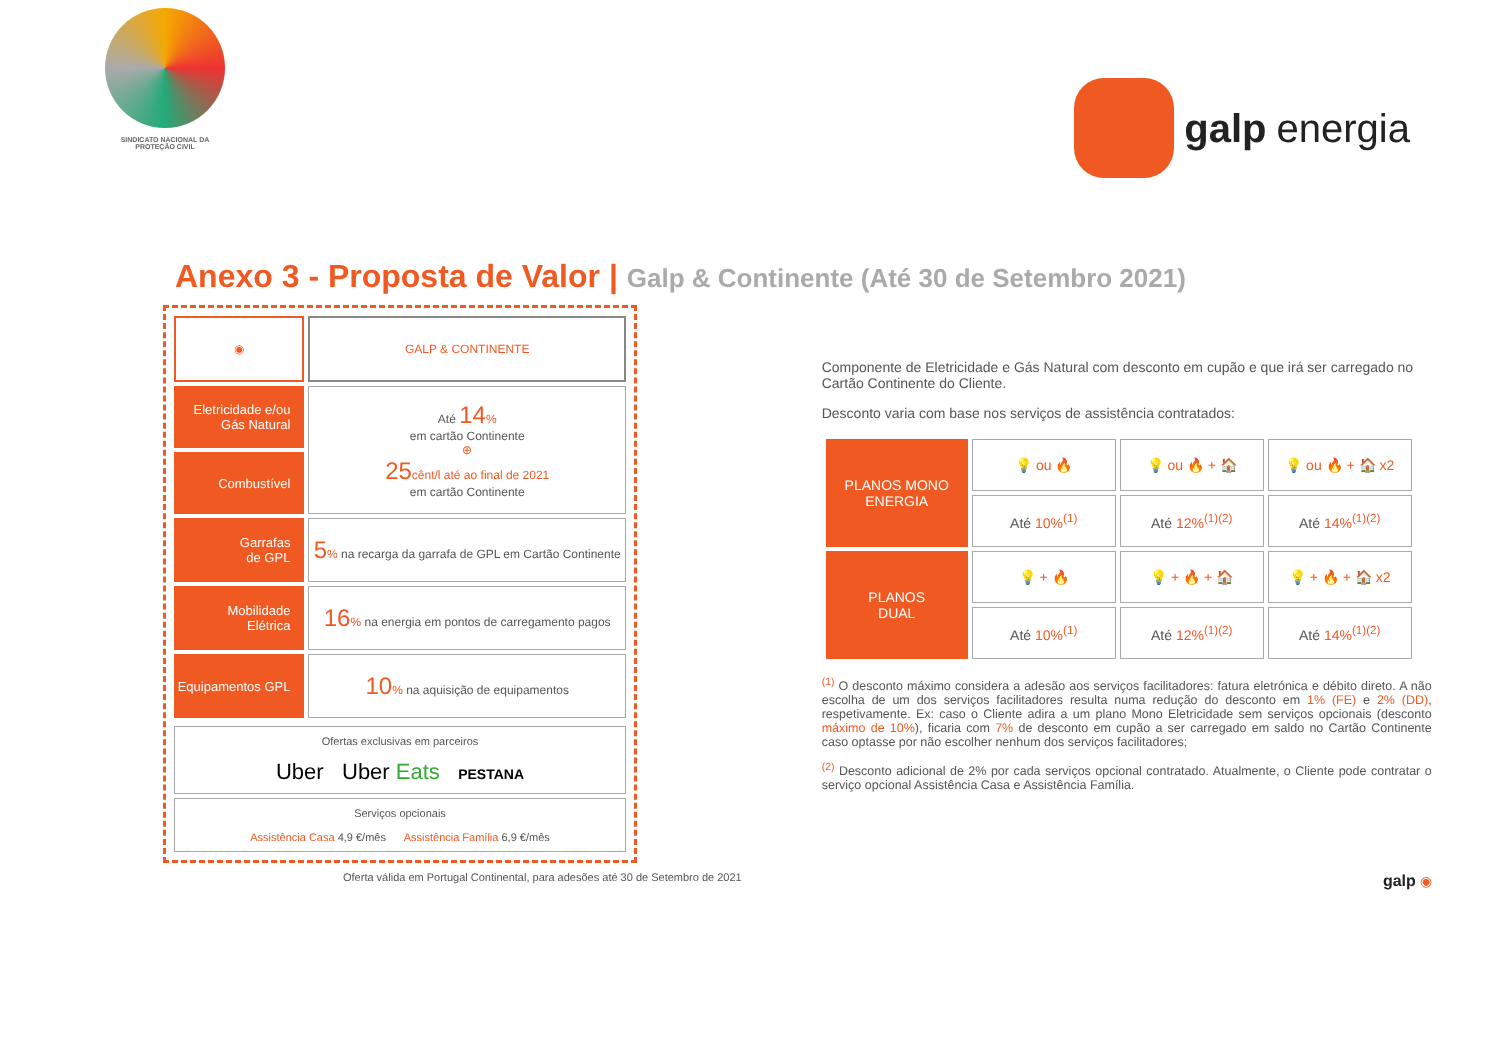SINDICATO NACIONAL DA
PROTEÇÃO CIVIL
galp energia
Anexo 3 - Proposta de Valor | Galp & Continente (Até 30 de Setembro 2021)
| ◉ | GALP & CONTINENTE |
| Eletricidade e/ou Gás Natural | Até 14 % em cartão Continente ⊕ 25 cênt/l até ao final de 2021 em cartão Continente |
| Combustível | |
| Garrafas de GPL | 5 % na recarga da garrafa de GPL em Cartão Continente |
| Mobilidade Elétrica | 16 % na energia em pontos de carregamento pagos |
| Equipamentos GPL | 10 % na aquisição de equipamentos |
Ofertas exclusivas em parceiros
Uber Uber Eats PESTANA
Serviços opcionais
Assistência Casa 4,9 €/mês Assistência Família 6,9 €/mês
Oferta válida em Portugal Continental, para adesões até 30 de Setembro de 2021
Componente de Eletricidade e Gás Natural com desconto em cupão e que irá ser carregado no Cartão Continente do Cliente.
Desconto varia com base nos serviços de assistência contratados:
| PLANOS MONO ENERGIA | 💡 ou 🔥 | 💡 ou 🔥 + 🏠 | 💡 ou 🔥 + 🏠 x2 |
| | Até 10%<sup>(1)</sup> | Até 12%<sup>(1)(2)</sup> | Até 14%<sup>(1)(2)</sup> |
| PLANOS DUAL | 💡 + 🔥 | 💡 + 🔥 + 🏠 | 💡 + 🔥 + 🏠 x2 |
| | Até 10%<sup>(1)</sup> | Até 12%<sup>(1)(2)</sup> | Até 14%<sup>(1)(2)</sup> |
<sup>(1)</sup> O desconto máximo considera a adesão aos serviços facilitadores: fatura eletrónica e débito direto. A não escolha de um dos serviços facilitadores resulta numa redução do desconto em 1% (FE) e 2% (DD), respetivamente. Ex: caso o Cliente adira a um plano Mono Eletricidade sem serviços opcionais (desconto máximo de 10%), ficaria com 7% de desconto em cupão a ser carregado em saldo no Cartão Continente caso optasse por não escolher nenhum dos serviços facilitadores;
<sup>(2)</sup> Desconto adicional de 2% por cada serviços opcional contratado. Atualmente, o Cliente pode contratar o serviço opcional Assistência Casa e Assistência Família.
galp ◉